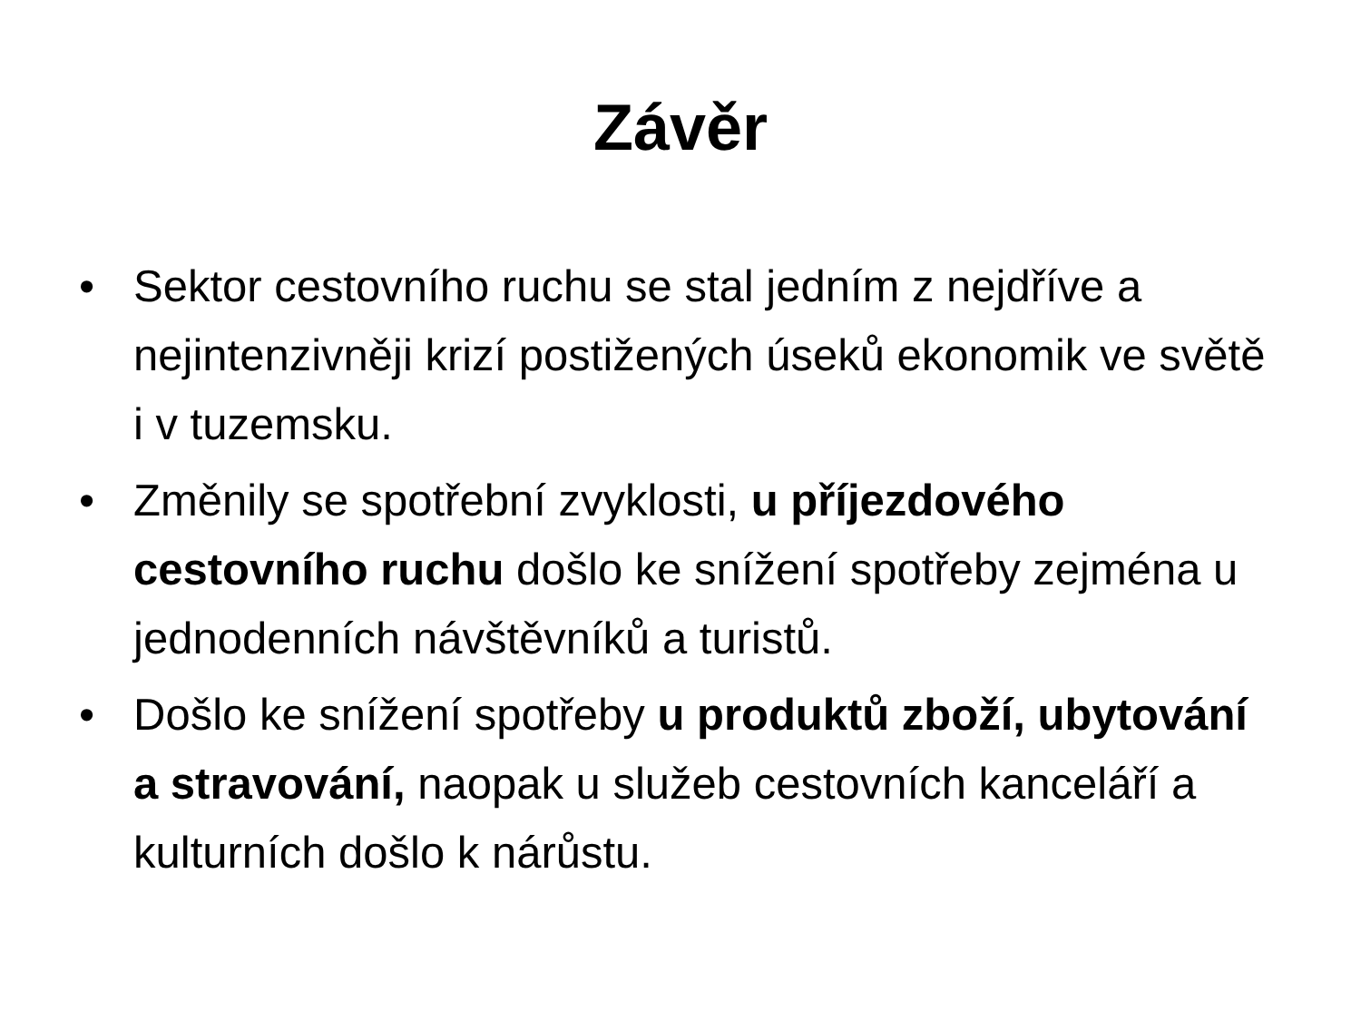Závěr
• Sektor cestovního ruchu se stal jedním z nejdříve a nejintenzivněji krizí postižených úseků ekonomik ve světě i v tuzemsku.
• Změnily se spotřební zvyklosti, u příjezdového cestovního ruchu došlo ke snížení spotřeby zejména u jednodenních návštěvníků a turistů.
• Došlo ke snížení spotřeby u produktů zboží, ubytování a stravování, naopak u služeb cestovních kanceláří a kulturních došlo k nárůstu.